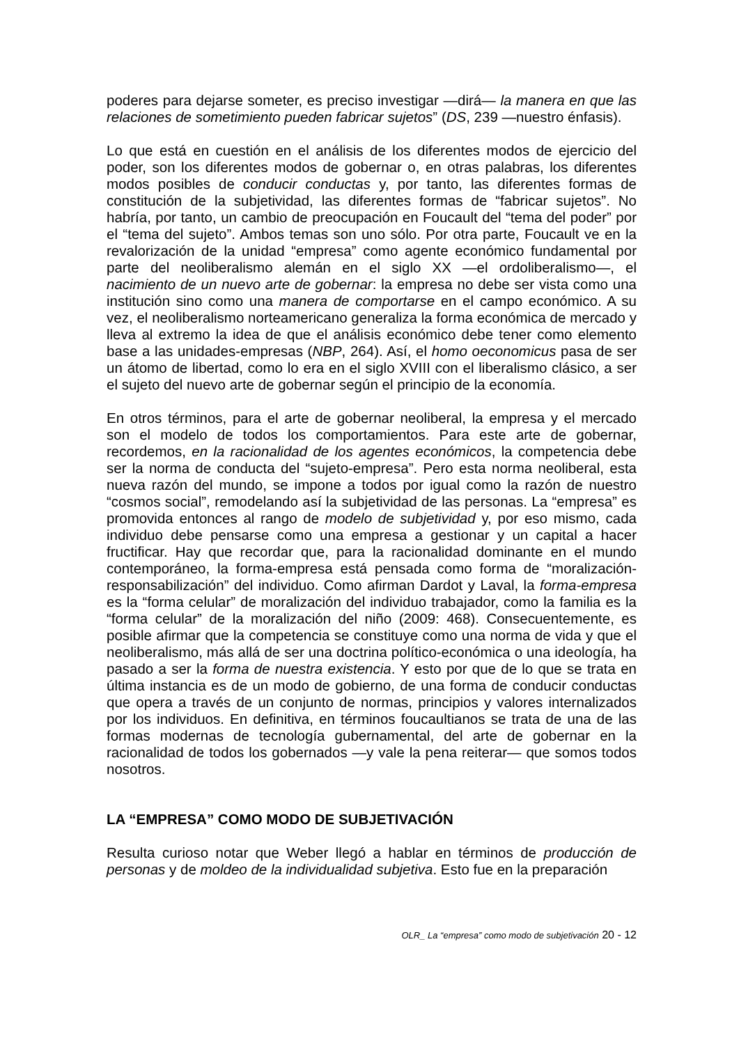poderes para dejarse someter, es preciso investigar —dirá— la manera en que las relaciones de sometimiento pueden fabricar sujetos” (DS, 239 —nuestro énfasis).
Lo que está en cuestión en el análisis de los diferentes modos de ejercicio del poder, son los diferentes modos de gobernar o, en otras palabras, los diferentes modos posibles de conducir conductas y, por tanto, las diferentes formas de constitución de la subjetividad, las diferentes formas de “fabricar sujetos”. No habría, por tanto, un cambio de preocupación en Foucault del “tema del poder” por el “tema del sujeto”. Ambos temas son uno sólo. Por otra parte, Foucault ve en la revalorización de la unidad “empresa” como agente económico fundamental por parte del neoliberalismo alemán en el siglo XX —el ordoliberalismo—, el nacimiento de un nuevo arte de gobernar: la empresa no debe ser vista como una institución sino como una manera de comportarse en el campo económico. A su vez, el neoliberalismo norteamericano generaliza la forma económica de mercado y lleva al extremo la idea de que el análisis económico debe tener como elemento base a las unidades-empresas (NBP, 264). Así, el homo oeconomicus pasa de ser un átomo de libertad, como lo era en el siglo XVIII con el liberalismo clásico, a ser el sujeto del nuevo arte de gobernar según el principio de la economía.
En otros términos, para el arte de gobernar neoliberal, la empresa y el mercado son el modelo de todos los comportamientos. Para este arte de gobernar, recordemos, en la racionalidad de los agentes económicos, la competencia debe ser la norma de conducta del “sujeto-empresa”. Pero esta norma neoliberal, esta nueva razón del mundo, se impone a todos por igual como la razón de nuestro “cosmos social”, remodelando así la subjetividad de las personas. La “empresa” es promovida entonces al rango de modelo de subjetividad y, por eso mismo, cada individuo debe pensarse como una empresa a gestionar y un capital a hacer fructificar. Hay que recordar que, para la racionalidad dominante en el mundo contemporáneo, la forma-empresa está pensada como forma de “moralización-responsabilización” del individuo. Como afirman Dardot y Laval, la forma-empresa es la “forma celular” de moralización del individuo trabajador, como la familia es la “forma celular” de la moralización del niño (2009: 468). Consecuentemente, es posible afirmar que la competencia se constituye como una norma de vida y que el neoliberalismo, más allá de ser una doctrina político-económica o una ideología, ha pasado a ser la forma de nuestra existencia. Y esto por que de lo que se trata en última instancia es de un modo de gobierno, de una forma de conducir conductas que opera a través de un conjunto de normas, principios y valores internalizados por los individuos. En definitiva, en términos foucaultianos se trata de una de las formas modernas de tecnología gubernamental, del arte de gobernar en la racionalidad de todos los gobernados —y vale la pena reiterar— que somos todos nosotros.
LA “EMPRESA” COMO MODO DE SUBJETIVACIÓN
Resulta curioso notar que Weber llegó a hablar en términos de producción de personas y de moldeo de la individualidad subjetiva. Esto fue en la preparación
OLR_ La “empresa” como modo de subjetivación 20 - 12